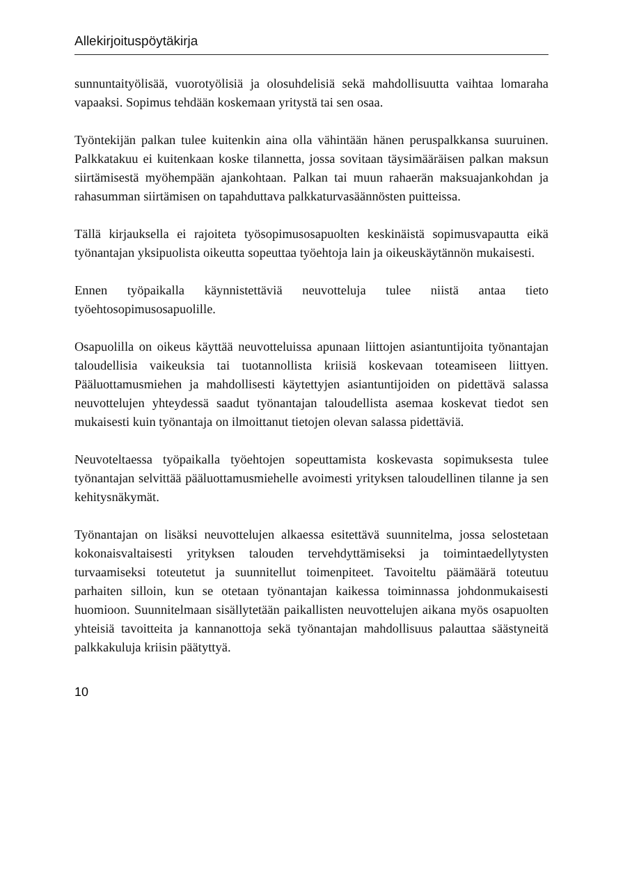Allekirjoituspöytäkirja
sunnuntaityölisää, vuorotyölisiä ja olosuhdelisiä sekä mahdollisuutta vaihtaa lomaraha vapaaksi. Sopimus tehdään koskemaan yritystä tai sen osaa.
Työntekijän palkan tulee kuitenkin aina olla vähintään hänen peruspalkkansa suuruinen. Palkkatakuu ei kuitenkaan koske tilannetta, jossa sovitaan täysimääräisen palkan maksun siirtämisestä myöhempään ajankohtaan. Palkan tai muun rahaerän maksuajankohdan ja rahasumman siirtämisen on tapahduttava palkkaturvasäännösten puitteissa.
Tällä kirjauksella ei rajoiteta työsopimusosapuolten keskinäistä sopimusvapautta eikä työnantajan yksipuolista oikeutta sopeuttaa työehtoja lain ja oikeuskäytännön mukaisesti.
Ennen työpaikalla käynnistettäviä neuvotteluja tulee niistä antaa tieto työehtosopimusosapuolille.
Osapuolilla on oikeus käyttää neuvotteluissa apunaan liittojen asiantuntijoita työnantajan taloudellisia vaikeuksia tai tuotannollista kriisiä koskevaan toteamiseen liittyen. Pääluottamusmiehen ja mahdollisesti käytettyjen asiantuntijoiden on pidettävä salassa neuvottelujen yhteydessä saadut työnantajan taloudellista asemaa koskevat tiedot sen mukaisesti kuin työnantaja on ilmoittanut tietojen olevan salassa pidettäviä.
Neuvoteltaessa työpaikalla työehtojen sopeuttamista koskevasta sopimuksesta tulee työnantajan selvittää pääluottamusmiehelle avoimesti yrityksen taloudellinen tilanne ja sen kehitysnäkymät.
Työnantajan on lisäksi neuvottelujen alkaessa esitettävä suunnitelma, jossa selostetaan kokonaisvaltaisesti yrityksen talouden tervehdyttämiseksi ja toimintaedellytysten turvaamiseksi toteutetut ja suunnitellut toimenpiteet. Tavoiteltu päämäärä toteutuu parhaiten silloin, kun se otetaan työnantajan kaikessa toiminnassa johdonmukaisesti huomioon. Suunnitelmaan sisällytetään paikallisten neuvottelujen aikana myös osapuolten yhteisiä tavoitteita ja kannanottoja sekä työnantajan mahdollisuus palauttaa säästyneitä palkkakuluja kriisin päätyttyä.
10